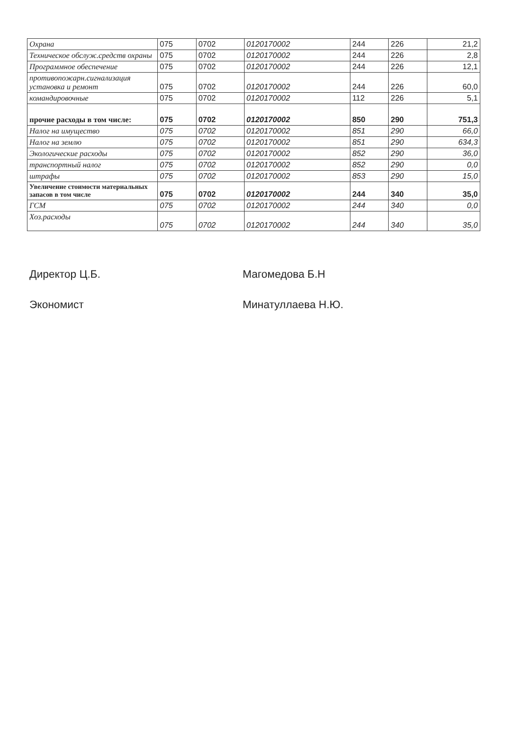| Охрана | 075 | 0702 | 0120170002 | 244 | 226 | 21,2 |
| Техническое обслуж.средств охраны | 075 | 0702 | 0120170002 | 244 | 226 | 2,8 |
| Программное обеспечение | 075 | 0702 | 0120170002 | 244 | 226 | 12,1 |
| противопожарн.сигнализация установка и ремонт | 075 | 0702 | 0120170002 | 244 | 226 | 60,0 |
| командировочные | 075 | 0702 | 0120170002 | 112 | 226 | 5,1 |
| прочие расходы в том числе: | 075 | 0702 | 0120170002 | 850 | 290 | 751,3 |
| Налог на имущество | 075 | 0702 | 0120170002 | 851 | 290 | 66,0 |
| Налог на землю | 075 | 0702 | 0120170002 | 851 | 290 | 634,3 |
| Экологические расходы | 075 | 0702 | 0120170002 | 852 | 290 | 36,0 |
| транспортный налог | 075 | 0702 | 0120170002 | 852 | 290 | 0,0 |
| штрафы | 075 | 0702 | 0120170002 | 853 | 290 | 15,0 |
| Увеличение стоимости материальных запасов в том числе | 075 | 0702 | 0120170002 | 244 | 340 | 35,0 |
| ГСМ | 075 | 0702 | 0120170002 | 244 | 340 | 0,0 |
| Хоз.расходы | 075 | 0702 | 0120170002 | 244 | 340 | 35,0 |
Директор Ц.Б. Магомедова Б.Н
Экономист Минатуллаева Н.Ю.